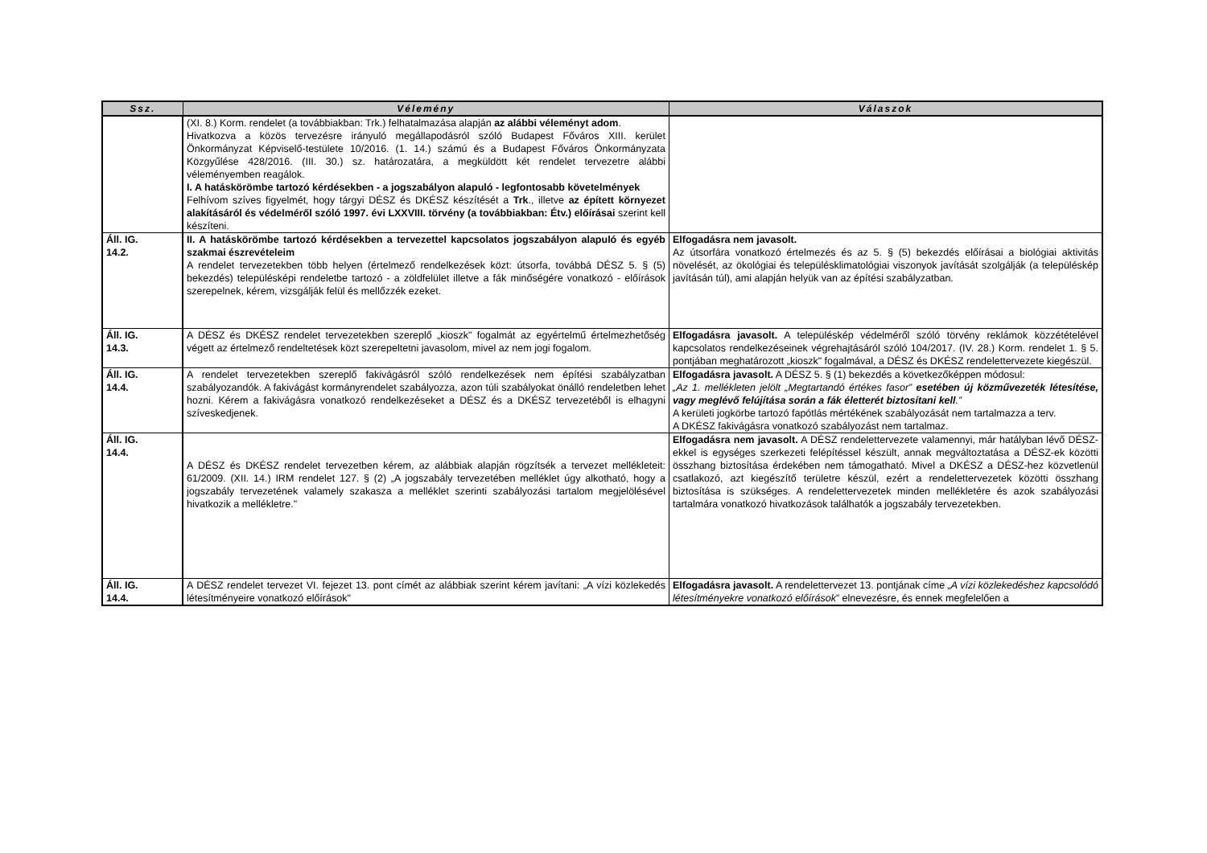| Ssz. | Vélemény | Válaszok |
| --- | --- | --- |
| | (XI. 8.) Korm. rendelet (a továbbiakban: Trk.) felhatalmazása alapján az alábbi véleményt adom . Hivatkozva a közös tervezésre irányuló megállapodásról szóló Budapest Főváros XIII. kerület Önkormányzat Képviselő-testülete 10/2016. (1. 14.) számú és a Budapest Főváros Önkormányzata Közgyűlése 428/2016. (III. 30.) sz. határozatára, a megküldött két rendelet tervezetre alábbi véleményemben reagálok. I. A hatáskörömbe tartozó kérdésekben - a jogszabályon alapuló - legfontosabb követelmények Felhívom szíves figyelmét, hogy tárgyi DÉSZ és DKÉSZ készítését a Trk ., illetve az épített környezet alakításáról és védelméről szóló 1997. évi LXXVIII. törvény (a továbbiakban: Étv.) előírásai szerint kell készíteni. | |
| Áll. IG. 14.2. | II. A hatáskörömbe tartozó kérdésekben a tervezettel kapcsolatos jogszabályon alapuló és egyéb szakmai észrevételeim A rendelet tervezetekben több helyen (értelmező rendelkezések közt: útsorfa, továbbá DÉSZ 5. § (5) bekezdés) településképi rendeletbe tartozó - a zöldfelület illetve a fák minőségére vonatkozó - előírások szerepelnek, kérem, vizsgálják felül és mellőzzék ezeket. | Elfogadásra nem javasolt. Az útsorfára vonatkozó értelmezés és az 5. § (5) bekezdés előírásai a biológiai aktivitás növelését, az ökológiai és településklimatológiai viszonyok javítását szolgálják (a településkép javításán túl), ami alapján helyük van az építési szabályzatban. |
| Áll. IG. 14.3. | A DÉSZ és DKÉSZ rendelet tervezetekben szereplő „kioszk" fogalmát az egyértelmű értelmezhetőség végett az értelmező rendeltetések közt szerepeltetni javasolom, mivel az nem jogi fogalom. | Elfogadásra javasolt. A településkép védelméről szóló törvény reklámok közzétételével kapcsolatos rendelkezéseinek végrehajtásáról szóló 104/2017. (IV. 28.) Korm. rendelet 1. § 5. pontjában meghatározott „kioszk" fogalmával, a DÉSZ és DKÉSZ rendelettervezete kiegészül. |
| Áll. IG. 14.4. | A rendelet tervezetekben szereplő fakivágásról szóló rendelkezések nem építési szabályzatban szabályozandók. A fakivágást kormányrendelet szabályozza, azon túli szabályokat önálló rendeletben lehet hozni. Kérem a fakivágásra vonatkozó rendelkezéseket a DÉSZ és a DKÉSZ tervezetéből is elhagyni szíveskedjenek. | Elfogadásra javasolt. A DÉSZ 5. § (1) bekezdés a következőképpen módosul: „Az 1. mellékleten jelölt „Megtartandó értékes fasor” esetében új közművezeték létesítése, vagy meglévő felújítása során a fák életterét biztosítani kell .” A kerületi jogkörbe tartozó fapótlás mértékének szabályozását nem tartalmazza a terv. A DKÉSZ fakivágásra vonatkozó szabályozást nem tartalmaz. |
| Áll. IG. 14.4. | A DÉSZ és DKÉSZ rendelet tervezetben kérem, az alábbiak alapján rögzítsék a tervezet mellékleteit: 61/2009. (XII. 14.) IRM rendelet 127. § (2) „A jogszabály tervezetében melléklet úgy alkotható, hogy a jogszabály tervezetének valamely szakasza a melléklet szerinti szabályozási tartalom megjelölésével hivatkozik a mellékletre." | Elfogadásra nem javasolt. A DÉSZ rendelettervezete valamennyi, már hatályban lévő DÉSZ-ekkel is egységes szerkezeti felépítéssel készült, annak megváltoztatása a DÉSZ-ek közötti összhang biztosítása érdekében nem támogatható. Mivel a DKÉSZ a DÉSZ-hez közvetlenül csatlakozó, azt kiegészítő területre készül, ezért a rendelettervezetek közötti összhang biztosítása is szükséges. A rendelettervezetek minden mellékletére és azok szabályozási tartalmára vonatkozó hivatkozások találhatók a jogszabály tervezetekben. |
| Áll. IG. 14.4. | A DÉSZ rendelet tervezet VI. fejezet 13. pont címét az alábbiak szerint kérem javítani: „A vízi közlekedés létesítményeire vonatkozó előírások" | Elfogadásra javasolt. A rendelettervezet 13. pontjának címe „A vízi közlekedéshez kapcsolódó létesítményekre vonatkozó előírások ” elnevezésre, és ennek megfelelően a |